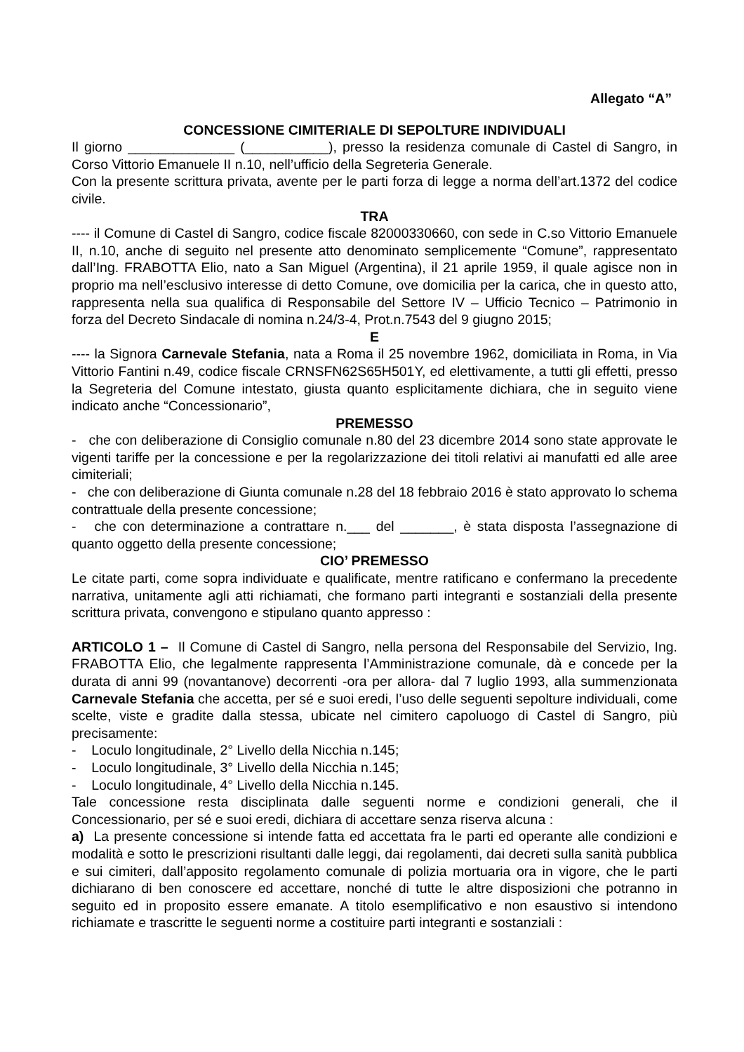Allegato “A”
CONCESSIONE CIMITERIALE DI SEPOLTURE INDIVIDUALI
Il giorno ______________ (___________), presso la residenza comunale di Castel di Sangro, in Corso Vittorio Emanuele II n.10, nell’ufficio della Segreteria Generale.
Con la presente scrittura privata, avente per le parti forza di legge a norma dell’art.1372 del codice civile.
TRA
---- il Comune di Castel di Sangro, codice fiscale 82000330660, con sede in C.so Vittorio Emanuele II, n.10, anche di seguito nel presente atto denominato semplicemente “Comune”, rappresentato dall’Ing. FRABOTTA Elio, nato a San Miguel (Argentina), il 21 aprile 1959, il quale agisce non in proprio ma nell’esclusivo interesse di detto Comune, ove domicilia per la carica, che in questo atto, rappresenta nella sua qualifica di Responsabile del Settore IV – Ufficio Tecnico – Patrimonio in forza del Decreto Sindacale di nomina n.24/3-4, Prot.n.7543 del 9 giugno 2015;
E
---- la Signora Carnevale Stefania, nata a Roma il 25 novembre 1962, domiciliata in Roma, in Via Vittorio Fantini n.49, codice fiscale CRNSFN62S65H501Y, ed elettivamente, a tutti gli effetti, presso la Segreteria del Comune intestato, giusta quanto esplicitamente dichiara, che in seguito viene indicato anche “Concessionario”,
PREMESSO
- che con deliberazione di Consiglio comunale n.80 del 23 dicembre 2014 sono state approvate le vigenti tariffe per la concessione e per la regolarizzazione dei titoli relativi ai manufatti ed alle aree cimiteriali;
- che con deliberazione di Giunta comunale n.28 del 18 febbraio 2016 è stato approvato lo schema contrattuale della presente concessione;
- che con determinazione a contrattare n.___ del _______, è stata disposta l’assegnazione di quanto oggetto della presente concessione;
CIO’ PREMESSO
Le citate parti, come sopra individuate e qualificate, mentre ratificano e confermano la precedente narrativa, unitamente agli atti richiamati, che formano parti integranti e sostanziali della presente scrittura privata, convengono e stipulano quanto appresso :
ARTICOLO 1 – Il Comune di Castel di Sangro, nella persona del Responsabile del Servizio, Ing. FRABOTTA Elio, che legalmente rappresenta l’Amministrazione comunale, dà e concede per la durata di anni 99 (novantanove) decorrenti -ora per allora- dal 7 luglio 1993, alla summenzionata Carnevale Stefania che accetta, per sé e suoi eredi, l’uso delle seguenti sepolture individuali, come scelte, viste e gradite dalla stessa, ubicate nel cimitero capoluogo di Castel di Sangro, più precisamente:
- Loculo longitudinale, 2° Livello della Nicchia n.145;
- Loculo longitudinale, 3° Livello della Nicchia n.145;
- Loculo longitudinale, 4° Livello della Nicchia n.145.
Tale concessione resta disciplinata dalle seguenti norme e condizioni generali, che il Concessionario, per sé e suoi eredi, dichiara di accettare senza riserva alcuna :
a) La presente concessione si intende fatta ed accettata fra le parti ed operante alle condizioni e modalità e sotto le prescrizioni risultanti dalle leggi, dai regolamenti, dai decreti sulla sanità pubblica e sui cimiteri, dall’apposito regolamento comunale di polizia mortuaria ora in vigore, che le parti dichiarano di ben conoscere ed accettare, nonché di tutte le altre disposizioni che potranno in seguito ed in proposito essere emanate. A titolo esemplificativo e non esaustivo si intendono richiamate e trascritte le seguenti norme a costituire parti integranti e sostanziali :